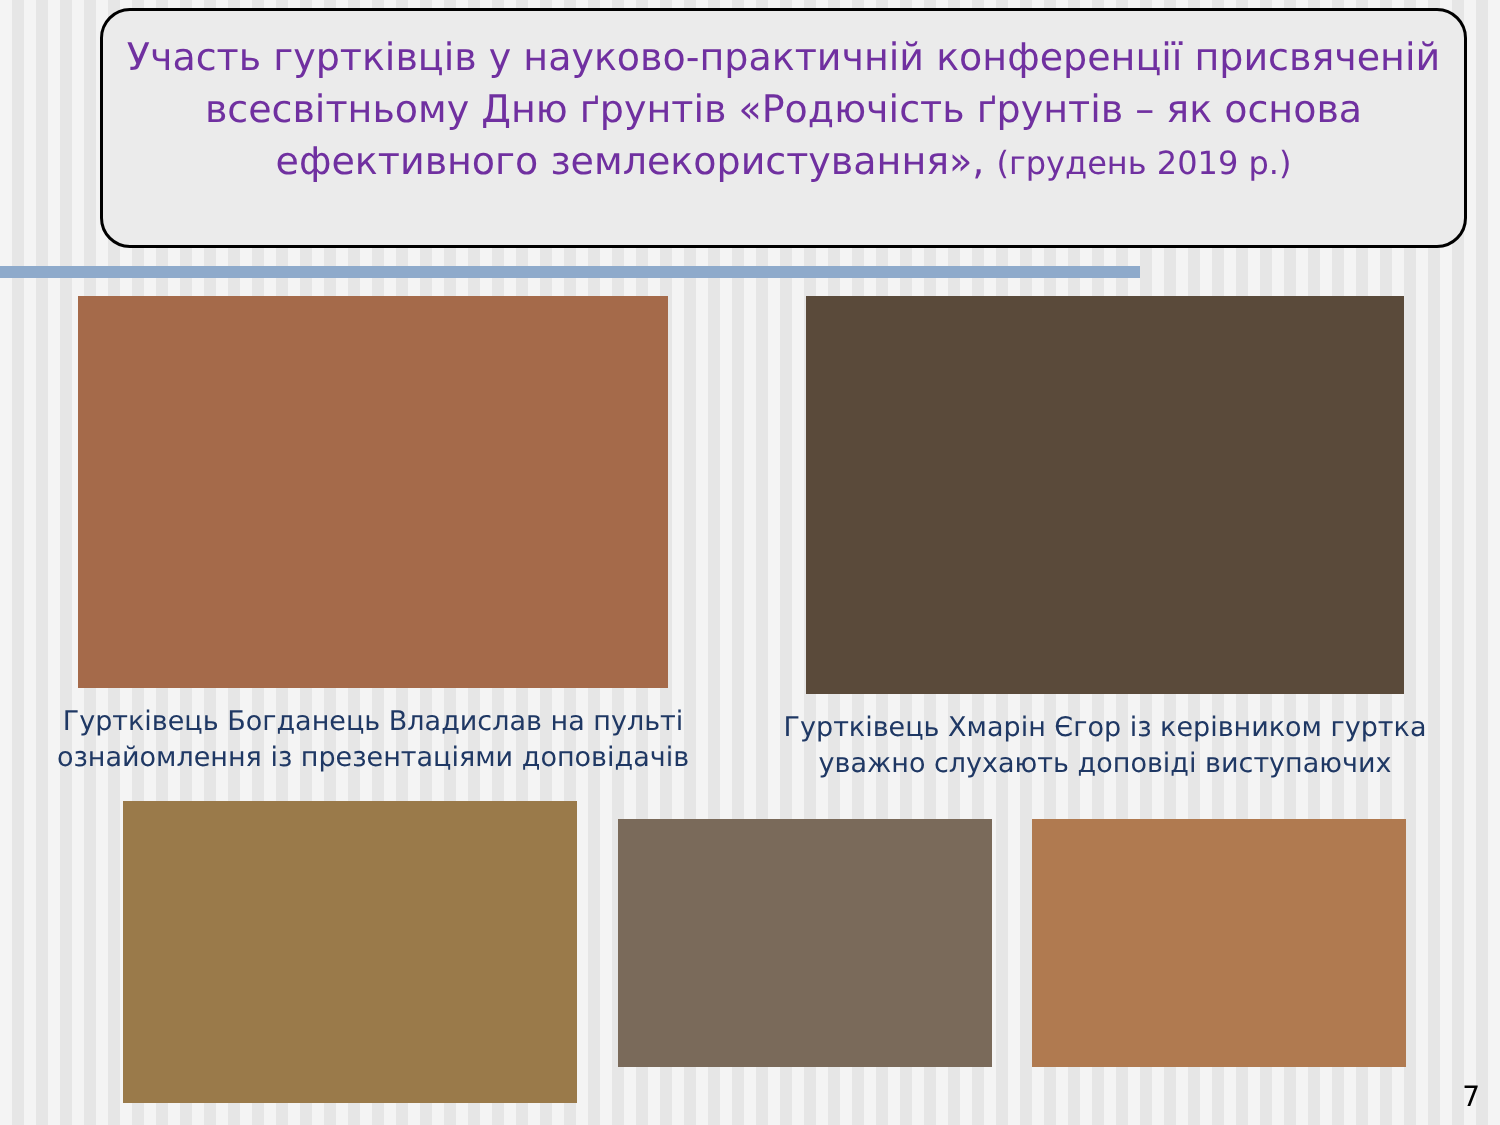Участь гуртківців у науково-практичній конференції присвяченій всесвітньому Дню ґрунтів «Родючість ґрунтів – як основа ефективного землекористування», (грудень 2019 р.)
Гуртківець Богданець Владислав на пульті ознайомлення із презентаціями доповідачів
Гуртківець Хмарін Єгор із керівником гуртка уважно слухають доповіді виступаючих
7